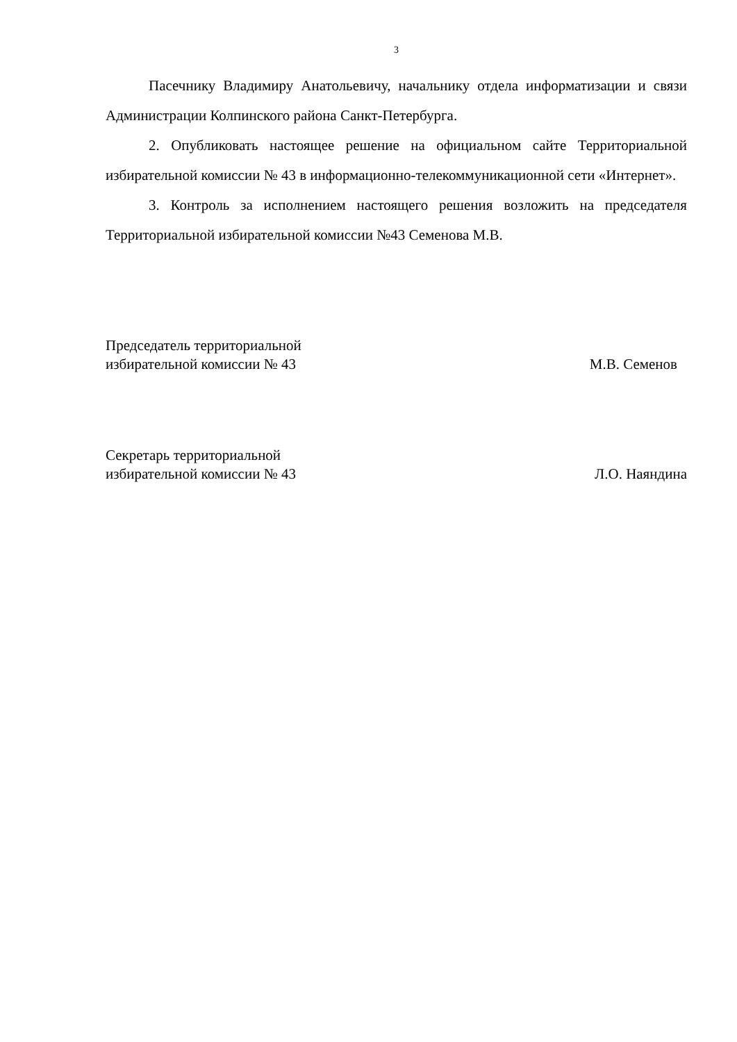3
Пасечнику Владимиру Анатольевичу, начальнику отдела информатизации и связи Администрации Колпинского района Санкт-Петербурга.
2. Опубликовать настоящее решение на официальном сайте Территориальной избирательной комиссии № 43 в информационно-телекоммуникационной сети «Интернет».
3. Контроль за исполнением настоящего решения возложить на председателя Территориальной избирательной комиссии №43 Семенова М.В.
Председатель территориальной
избирательной комиссии № 43
М.В. Семенов
Секретарь территориальной
избирательной комиссии № 43
Л.О. Наяндина